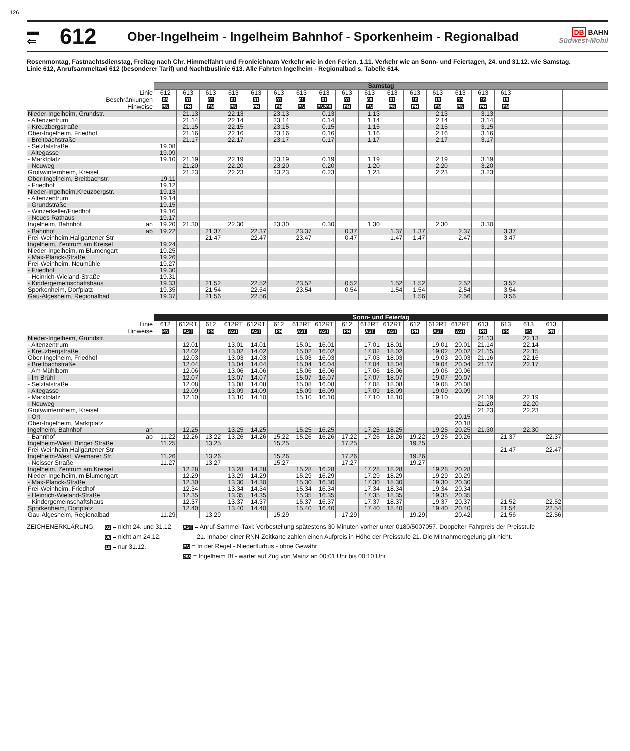126
▬
⇐
612
Ober-Ingelheim - Ingelheim Bahnhof - Sporkenheim - Regionalbad
DB BAHN
Südwest-Mobil
Rosenmontag, Fastnachtsdienstag, Freitag nach Chr. Himmelfahrt und Fronleichnam Verkehr wie in den Ferien. 1.11. Verkehr wie an Sonn- und Feiertagen, 24. und 31.12. wie Samstag.
Linie 612, Anrufsammeltaxi 612 (besonderer Tarif) und Nachtbuslinie 613. Alle Fahrten Ingelheim - Regionalbad s. Tabelle 614.
| | Samstag | | | | | | | | | | | | | | | | | | | |
| Linie | 612 | 613 | 613 | 613 | 613 | 613 | 613 | 613 | 613 | 613 | 613 | 613 | 613 | 613 | 613 | 613 | | | | |
| Beschränkungen | 06 | 01 | 01 | 01 | 01 | 01 | 01 | 01 | 01 | 06 | 01 | 19 | 19 | 19 | 19 | 19 | | | | |
| Hinweise | PN | PN | PN | PN | PN | PN | PN | PN298 | PN | PN | PN | PN | PN | PN | PN | PN | | | | |
| Nieder-Ingelheim, Grundstr. | | 21.13 | | 22.13 | | 23.13 | | 0.13 | | 1.13 | | | 2.13 | | 3.13 | | | | | |
| - Altenzentrum | | 21.14 | | 22.14 | | 23.14 | | 0.14 | | 1.14 | | | 2.14 | | 3.14 | | | | | |
| - Kreuzbergstraße | | 21.15 | | 22.15 | | 23.15 | | 0.15 | | 1.15 | | | 2.15 | | 3.15 | | | | | |
| Ober-Ingelheim, Friedhof | | 21.16 | | 22.16 | | 23.16 | | 0.16 | | 1.16 | | | 2.16 | | 3.16 | | | | | |
| - Breitbachstraße | | 21.17 | | 22.17 | | 23.17 | | 0.17 | | 1.17 | | | 2.17 | | 3.17 | | | | | |
| - Selztalstraße | 19.08 | | | | | | | | | | | | | | | | | | | |
| - Altegasse | 19.09 | | | | | | | | | | | | | | | | | | | |
| - Marktplatz | 19.10 | 21.19 | | 22.19 | | 23.19 | | 0.19 | | 1.19 | | | 2.19 | | 3.19 | | | | | |
| - Neuweg | | 21.20 | | 22.20 | | 23.20 | | 0.20 | | 1.20 | | | 2.20 | | 3.20 | | | | | |
| Großwinternheim, Kreisel | | 21.23 | | 22.23 | | 23.23 | | 0.23 | | 1.23 | | | 2.23 | | 3.23 | | | | | |
| Ober-Ingelheim, Breitbachstr. | 19.11 | | | | | | | | | | | | | | | | | | | |
| - Friedhof | 19.12 | | | | | | | | | | | | | | | | | | | |
| Nieder-Ingelheim,Kreuzbergstr. | 19.13 | | | | | | | | | | | | | | | | | | | |
| - Altenzentrum | 19.14 | | | | | | | | | | | | | | | | | | | |
| - Grundstraße | 19.15 | | | | | | | | | | | | | | | | | | | |
| - Winzerkeller/Friedhof | 19.16 | | | | | | | | | | | | | | | | | | | |
| - Neues Rathaus | 19.17 | | | | | | | | | | | | | | | | | | | |
| Ingelheim, Bahnhof an | 19.20 | 21.30 | | 22.30 | | 23.30 | | 0.30 | | 1.30 | | | 2.30 | | 3.30 | | | | | |
| - Bahnhof ab | 19.22 | | 21.37 | | 22.37 | | 23.37 | | 0.37 | | 1.37 | 1.37 | | 2.37 | | 3.37 | | | | |
| Frei-Weinheim,Hallgartener Str | | | 21.47 | | 22.47 | | 23.47 | | 0.47 | | 1.47 | 1.47 | | 2.47 | | 3.47 | | | | |
| Ingelheim, Zentrum am Kreisel | 19.24 | | | | | | | | | | | | | | | | | | | |
| Nieder-Ingelheim,Im Blumengart | 19.25 | | | | | | | | | | | | | | | | | | | |
| - Max-Planck-Straße | 19.26 | | | | | | | | | | | | | | | | | | | |
| Frei-Weinheim, Neumühle | 19.27 | | | | | | | | | | | | | | | | | | | |
| - Friedhof | 19.30 | | | | | | | | | | | | | | | | | | | |
| - Heinrich-Wieland-Straße | 19.31 | | | | | | | | | | | | | | | | | | | |
| - Kindergemeinschaftshaus | 19.33 | | 21.52 | | 22.52 | | 23.52 | | 0.52 | | 1.52 | 1.52 | | 2.52 | | 3.52 | | | | |
| Sporkenheim, Dorfplatz | 19.35 | | 21.54 | | 22.54 | | 23.54 | | 0.54 | | 1.54 | 1.54 | | 2.54 | | 3.54 | | | | |
| Gau-Algesheim, Regionalbad | 19.37 | | 21.56 | | 22.56 | | | | | | | 1.56 | | 2.56 | | 3.56 | | | | |
| | Sonn- und Feiertag | | | | | | | | | | | | | | | | | | | |
| Linie | 612 | 612RT | 612 | 612RT | 612RT | 612 | 612RT | 612RT | 612 | 612RT | 612RT | 612 | 612RT | 612RT | 613 | 613 | 613 | 613 | | |
| Hinweise | PN | AST | PN | AST | AST | PN | AST | AST | PN | AST | AST | PN | AST | AST | PN | PN | PN | PN | | |
| Nieder-Ingelheim, Grundstr. | | | | | | | | | | | | | | | 21.13 | | 22.13 | | | |
| - Altenzentrum | | 12.01 | | 13.01 | 14.01 | | 15.01 | 16.01 | | 17.01 | 18.01 | | 19.01 | 20.01 | 21.14 | | 22.14 | | | |
| - Kreuzbergstraße | | 12.02 | | 13.02 | 14.02 | | 15.02 | 16.02 | | 17.02 | 18.02 | | 19.02 | 20.02 | 21.15 | | 22.15 | | | |
| Ober-Ingelheim, Friedhof | | 12.03 | | 13.03 | 14.03 | | 15.03 | 16.03 | | 17.03 | 18.03 | | 19.03 | 20.03 | 21.16 | | 22.16 | | | |
| - Breitbachstraße | | 12.04 | | 13.04 | 14.04 | | 15.04 | 16.04 | | 17.04 | 18.04 | | 19.04 | 20.04 | 21.17 | | 22.17 | | | |
| - Am Mühlborn | | 12.06 | | 13.06 | 14.06 | | 15.06 | 16.06 | | 17.06 | 18.06 | | 19.06 | 20.06 | | | | | | |
| - Im Brühl | | 12.07 | | 13.07 | 14.07 | | 15.07 | 16.07 | | 17.07 | 18.07 | | 19.07 | 20.07 | | | | | | |
| - Selztalstraße | | 12.08 | | 13.08 | 14.08 | | 15.08 | 16.08 | | 17.08 | 18.08 | | 19.08 | 20.08 | | | | | | |
| - Altegasse | | 12.09 | | 13.09 | 14.09 | | 15.09 | 16.09 | | 17.09 | 18.09 | | 19.09 | 20.09 | | | | | | |
| - Marktplatz | | 12.10 | | 13.10 | 14.10 | | 15.10 | 16.10 | | 17.10 | 18.10 | | 19.10 | | 21.19 | | 22.19 | | | |
| - Neuweg | | | | | | | | | | | | | | | 21.20 | | 22.20 | | | |
| Großwinternheim, Kreisel | | | | | | | | | | | | | | | 21.23 | | 22.23 | | | |
| - Ort | | | | | | | | | | | | | | 20.15 | | | | | | |
| Ober-Ingelheim, Marktplatz | | | | | | | | | | | | | | 20.18 | | | | | | |
| Ingelheim, Bahnhof an | | 12.25 | | 13.25 | 14.25 | | 15.25 | 16.25 | | 17.25 | 18.25 | | 19.25 | 20.25 | 21.30 | | 22.30 | | | |
| - Bahnhof ab | 11.22 | 12.26 | 13.22 | 13.26 | 14.26 | 15.22 | 15.26 | 16.26 | 17.22 | 17.26 | 18.26 | 19.22 | 19.26 | 20.26 | | 21.37 | | 22.37 | | |
| Ingelheim-West, Binger Straße | 11.25 | | 13.25 | | | 15.25 | | | 17.25 | | | 19.25 | | | | | | | | |
| Frei-Weinheim,Hallgartener Str | | | | | | | | | | | | | | | | 21.47 | | 22.47 | | |
| Ingelheim-West, Weimarer Str. | 11.26 | | 13.26 | | | 15.26 | | | 17.26 | | | 19.26 | | | | | | | | |
| - Neisser Straße | 11.27 | | 13.27 | | | 15.27 | | | 17.27 | | | 19.27 | | | | | | | | |
| Ingelheim, Zentrum am Kreisel | | 12.28 | | 13.28 | 14.28 | | 15.28 | 16.28 | | 17.28 | 18.28 | | 19.28 | 20.28 | | | | | | |
| Nieder-Ingelheim,Im Blumengart | | 12.29 | | 13.29 | 14.29 | | 15.29 | 16.29 | | 17.29 | 18.29 | | 19.29 | 20.29 | | | | | | |
| - Max-Planck-Straße | | 12.30 | | 13.30 | 14.30 | | 15.30 | 16.30 | | 17.30 | 18.30 | | 19.30 | 20.30 | | | | | | |
| Frei-Weinheim, Friedhof | | 12.34 | | 13.34 | 14.34 | | 15.34 | 16.34 | | 17.34 | 18.34 | | 19.34 | 20.34 | | | | | | |
| - Heinrich-Wieland-Straße | | 12.35 | | 13.35 | 14.35 | | 15.35 | 16.35 | | 17.35 | 18.35 | | 19.35 | 20.35 | | | | | | |
| - Kindergemeinschaftshaus | | 12.37 | | 13.37 | 14.37 | | 15.37 | 16.37 | | 17.37 | 18.37 | | 19.37 | 20.37 | | 21.52 | | 22.52 | | |
| Sporkenheim, Dorfplatz | | 12.40 | | 13.40 | 14.40 | | 15.40 | 16.40 | | 17.40 | 18.40 | | 19.40 | 20.40 | | 21.54 | | 22.54 | | |
| Gau-Algesheim, Regionalbad | 11.29 | | 13.29 | | | 15.29 | | | 17.29 | | | 19.29 | | 20.42 | | 21.56 | | 22.56 | | |
ZEICHENERKLÄRUNG:
01 = nicht 24. und 31.12.
06 = nicht am 24.12.
19 = nur 31.12.
AST = Anruf-Sammel-Taxi: Vorbestellung spätestens 30 Minuten vorher unter 0180/5007057. Doppelter Fahrpreis der Preisstufe
21. Inhaber einer RNN-Zeitkarte zahlen einen Aufpreis in Höhe der Preisstufe 21. Die Mitnahmeregelung gilt nicht.
PN = In der Regel - Niederflurbus - ohne Gewähr
298 = Ingelheim Bf - wartet auf Zug von Mainz an 00:01 Uhr bis 00:10 Uhr